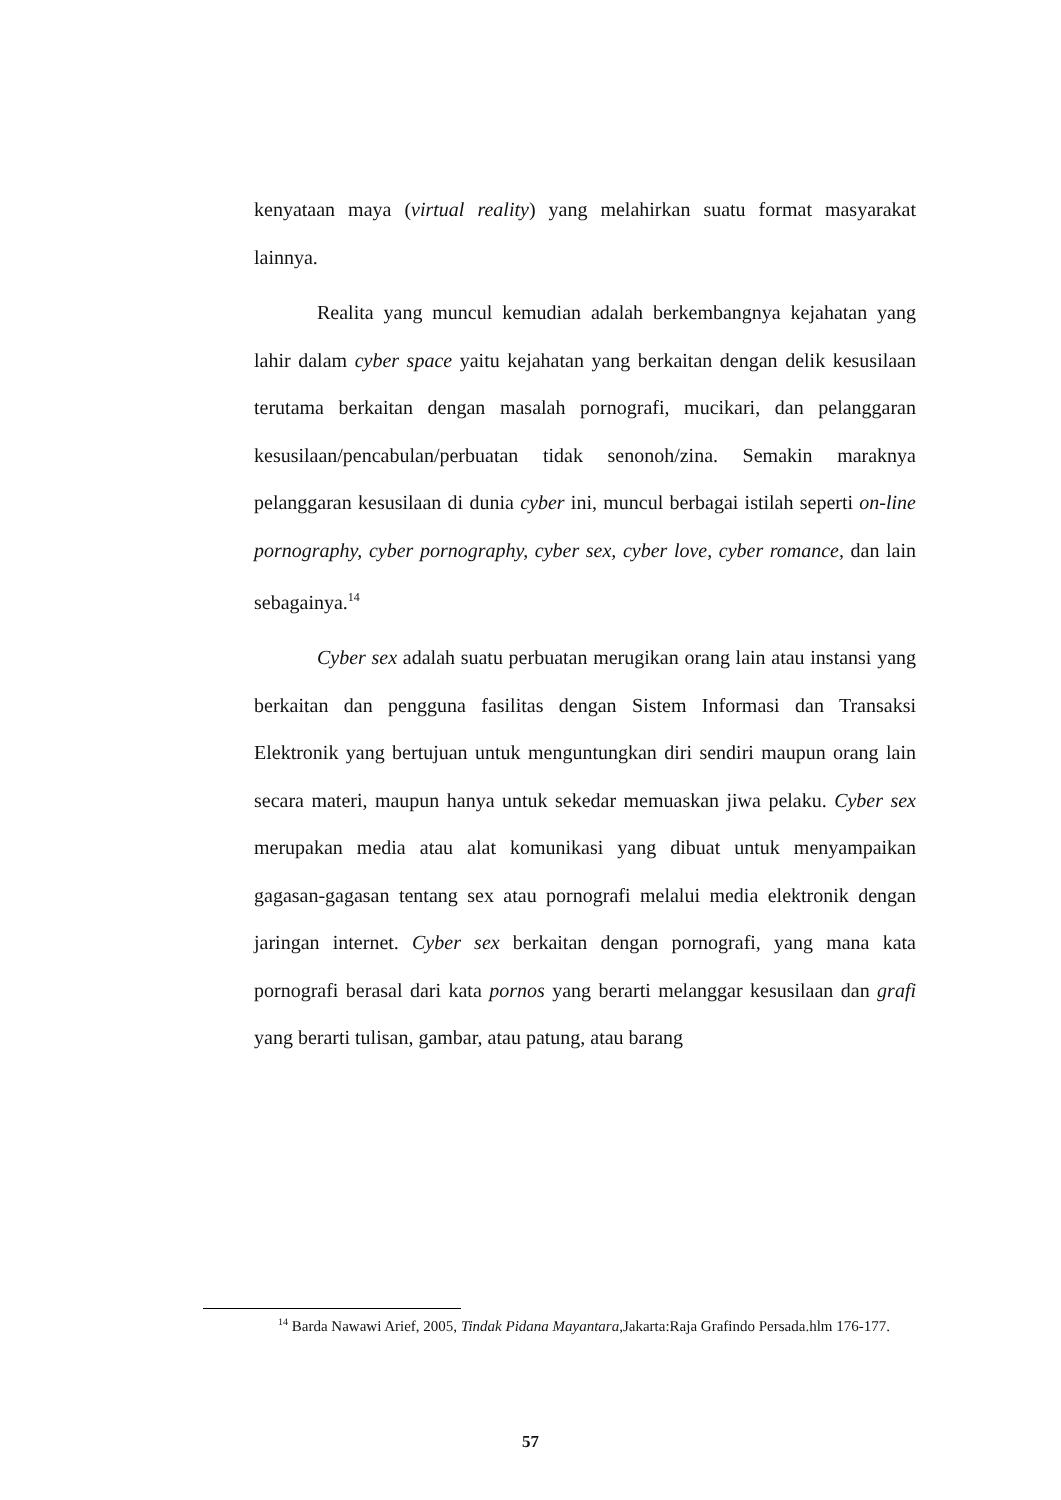kenyataan maya (virtual reality) yang melahirkan suatu format masyarakat lainnya.
Realita yang muncul kemudian adalah berkembangnya kejahatan yang lahir dalam cyber space yaitu kejahatan yang berkaitan dengan delik kesusilaan terutama berkaitan dengan masalah pornografi, mucikari, dan pelanggaran kesusilaan/pencabulan/perbuatan tidak senonoh/zina. Semakin maraknya pelanggaran kesusilaan di dunia cyber ini, muncul berbagai istilah seperti on-line pornography, cyber pornography, cyber sex, cyber love, cyber romance, dan lain sebagainya.<sup>14</sup>
Cyber sex adalah suatu perbuatan merugikan orang lain atau instansi yang berkaitan dan pengguna fasilitas dengan Sistem Informasi dan Transaksi Elektronik yang bertujuan untuk menguntungkan diri sendiri maupun orang lain secara materi, maupun hanya untuk sekedar memuaskan jiwa pelaku. Cyber sex merupakan media atau alat komunikasi yang dibuat untuk menyampaikan gagasan-gagasan tentang sex atau pornografi melalui media elektronik dengan jaringan internet. Cyber sex berkaitan dengan pornografi, yang mana kata pornografi berasal dari kata pornos yang berarti melanggar kesusilaan dan grafi yang berarti tulisan, gambar, atau patung, atau barang
<sup>14</sup> Barda Nawawi Arief, 2005, Tindak Pidana Mayantara,Jakarta:Raja Grafindo Persada.hlm 176-177.
57